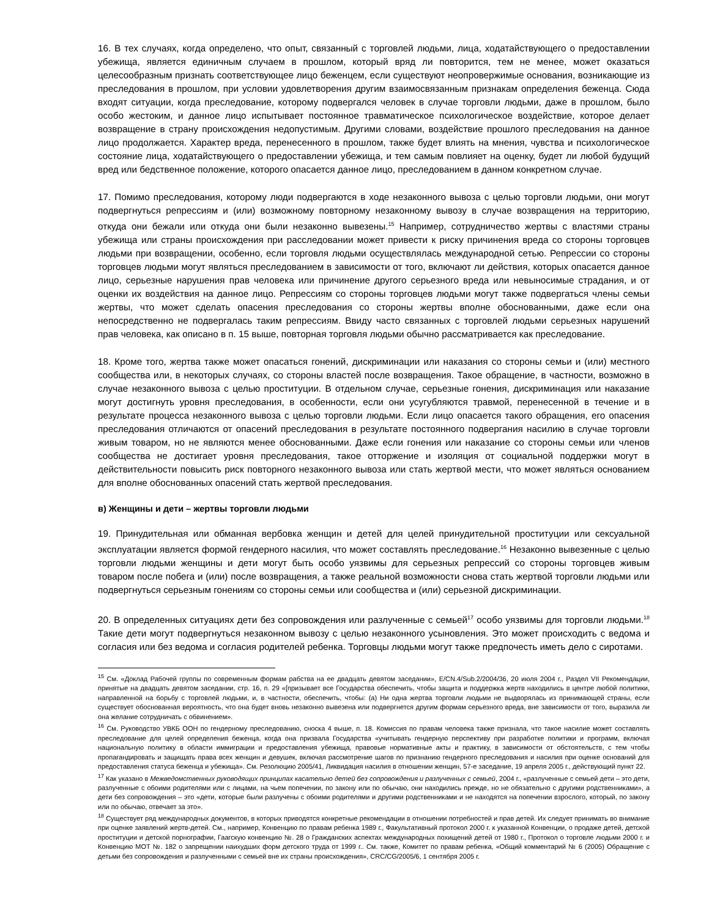16. В тех случаях, когда определено, что опыт, связанный с торговлей людьми, лица, ходатайствующего о предоставлении убежища, является единичным случаем в прошлом, который вряд ли повторится, тем не менее, может оказаться целесообразным признать соответствующее лицо беженцем, если существуют неопровержимые основания, возникающие из преследования в прошлом, при условии удовлетворения другим взаимосвязанным признакам определения беженца. Сюда входят ситуации, когда преследование, которому подвергался человек в случае торговли людьми, даже в прошлом, было особо жестоким, и данное лицо испытывает постоянное травматическое психологическое воздействие, которое делает возвращение в страну происхождения недопустимым. Другими словами, воздействие прошлого преследования на данное лицо продолжается. Характер вреда, перенесенного в прошлом, также будет влиять на мнения, чувства и психологическое состояние лица, ходатайствующего о предоставлении убежища, и тем самым повлияет на оценку, будет ли любой будущий вред или бедственное положение, которого опасается данное лицо, преследованием в данном конкретном случае.
17. Помимо преследования, которому люди подвергаются в ходе незаконного вывоза с целью торговли людьми, они могут подвергнуться репрессиям и (или) возможному повторному незаконному вывозу в случае возвращения на территорию, откуда они бежали или откуда они были незаконно вывезены.<sup>15</sup> Например, сотрудничество жертвы с властями страны убежища или страны происхождения при расследовании может привести к риску причинения вреда со стороны торговцев людьми при возвращении, особенно, если торговля людьми осуществлялась международной сетью. Репрессии со стороны торговцев людьми могут являться преследованием в зависимости от того, включают ли действия, которых опасается данное лицо, серьезные нарушения прав человека или причинение другого серьезного вреда или невыносимые страдания, и от оценки их воздействия на данное лицо. Репрессиям со стороны торговцев людьми могут также подвергаться члены семьи жертвы, что может сделать опасения преследования со стороны жертвы вполне обоснованными, даже если она непосредственно не подвергалась таким репрессиям. Ввиду часто связанных с торговлей людьми серьезных нарушений прав человека, как описано в п. 15 выше, повторная торговля людьми обычно рассматривается как преследование.
18. Кроме того, жертва также может опасаться гонений, дискриминации или наказания со стороны семьи и (или) местного сообщества или, в некоторых случаях, со стороны властей после возвращения. Такое обращение, в частности, возможно в случае незаконного вывоза с целью проституции. В отдельном случае, серьезные гонения, дискриминация или наказание могут достигнуть уровня преследования, в особенности, если они усугубляются травмой, перенесенной в течение и в результате процесса незаконного вывоза с целью торговли людьми. Если лицо опасается такого обращения, его опасения преследования отличаются от опасений преследования в результате постоянного подвергания насилию в случае торговли живым товаром, но не являются менее обоснованными. Даже если гонения или наказание со стороны семьи или членов сообщества не достигает уровня преследования, такое отторжение и изоляция от социальной поддержки могут в действительности повысить риск повторного незаконного вывоза или стать жертвой мести, что может являться основанием для вполне обоснованных опасений стать жертвой преследования.
в) Женщины и дети – жертвы торговли людьми
19. Принудительная или обманная вербовка женщин и детей для целей принудительной проституции или сексуальной эксплуатации является формой гендерного насилия, что может составлять преследование.<sup>16</sup> Незаконно вывезенные с целью торговли людьми женщины и дети могут быть особо уязвимы для серьезных репрессий со стороны торговцев живым товаром после побега и (или) после возвращения, а также реальной возможности снова стать жертвой торговли людьми или подвергнуться серьезным гонениям со стороны семьи или сообщества и (или) серьезной дискриминации.
20. В определенных ситуациях дети без сопровождения или разлученные с семьей<sup>17</sup> особо уязвимы для торговли людьми.<sup>18</sup> Такие дети могут подвергнуться незаконном вывозу с целью незаконного усыновления. Это может происходить с ведома и согласия или без ведома и согласия родителей ребенка. Торговцы людьми могут также предпочесть иметь дело с сиротами.
<sup>15</sup> См. «Доклад Рабочей группы по современным формам рабства на ее двадцать девятом заседании», E/CN.4/Sub.2/2004/36, 20 июля 2004 г., Раздел VII Рекомендации, принятые на двадцать девятом заседании, стр. 16, п. 29 «[призывает все Государства обеспечить, чтобы защита и поддержка жертв находились в центре любой политики, направленной на борьбу с торговлей людьми, и, в частности, обеспечить, чтобы: (а) Ни одна жертва торговли людьми не выдворялась из принимающей страны, если существует обоснованная вероятность, что она будет вновь незаконно вывезена или подвергнется другим формам серьезного вреда, вне зависимости от того, выразила ли она желание сотрудничать с обвинением».
<sup>16</sup> См. Руководство УВКБ ООН по гендерному преследованию, сноска 4 выше, п. 18. Комиссия по правам человека также признала, что такое насилие может составлять преследование для целей определения беженца, когда она призвала Государства «учитывать гендерную перспективу при разработке политики и программ, включая национальную политику в области иммиграции и предоставления убежища, правовые нормативные акты и практику, в зависимости от обстоятельств, с тем чтобы пропагандировать и защищать права всех женщин и девушек, включая рассмотрение шагов по признанию гендерного преследования и насилия при оценке оснований для предоставления статуса беженца и убежища». См. Резолюцию 2005/41, Ликвидация насилия в отношении женщин, 57-е заседание, 19 апреля 2005 г., действующий пункт 22.
<sup>17</sup> Как указано в Межведомственных руководящих принципах касательно детей без сопровождения и разлученных с семьей, 2004 г., «разлученные с семьей дети – это дети, разлученные с обоими родителями или с лицами, на чьем попечении, по закону или по обычаю, они находились прежде, но не обязательно с другими родственниками», а дети без сопровождения – это «дети, которые были разлучены с обоими родителями и другими родственниками и не находятся на попечении взрослого, который, по закону или по обычаю, отвечает за это».
<sup>18</sup> Существует ряд международных документов, в которых приводятся конкретные рекомендации в отношении потребностей и прав детей. Их следует принимать во внимание при оценке заявлений жертв-детей. См., например, Конвенцию по правам ребенка 1989 г., Факультативный протокол 2000 г. к указанной Конвенции, о продаже детей, детской проституции и детской порнографии, Гаагскую конвенцию №. 28 о Гражданских аспектах международных похищений детей от 1980 г., Протокол о торговле людьми 2000 г. и Конвенцию МОТ №. 182 о запрещении наихудших форм детского труда от 1999 г.. См. также, Комитет по правам ребенка, «Общий комментарий № 6 (2005) Обращение с детьми без сопровождения и разлученными с семьей вне их страны происхождения», CRC/CG/2005/6, 1 сентября 2005 г.